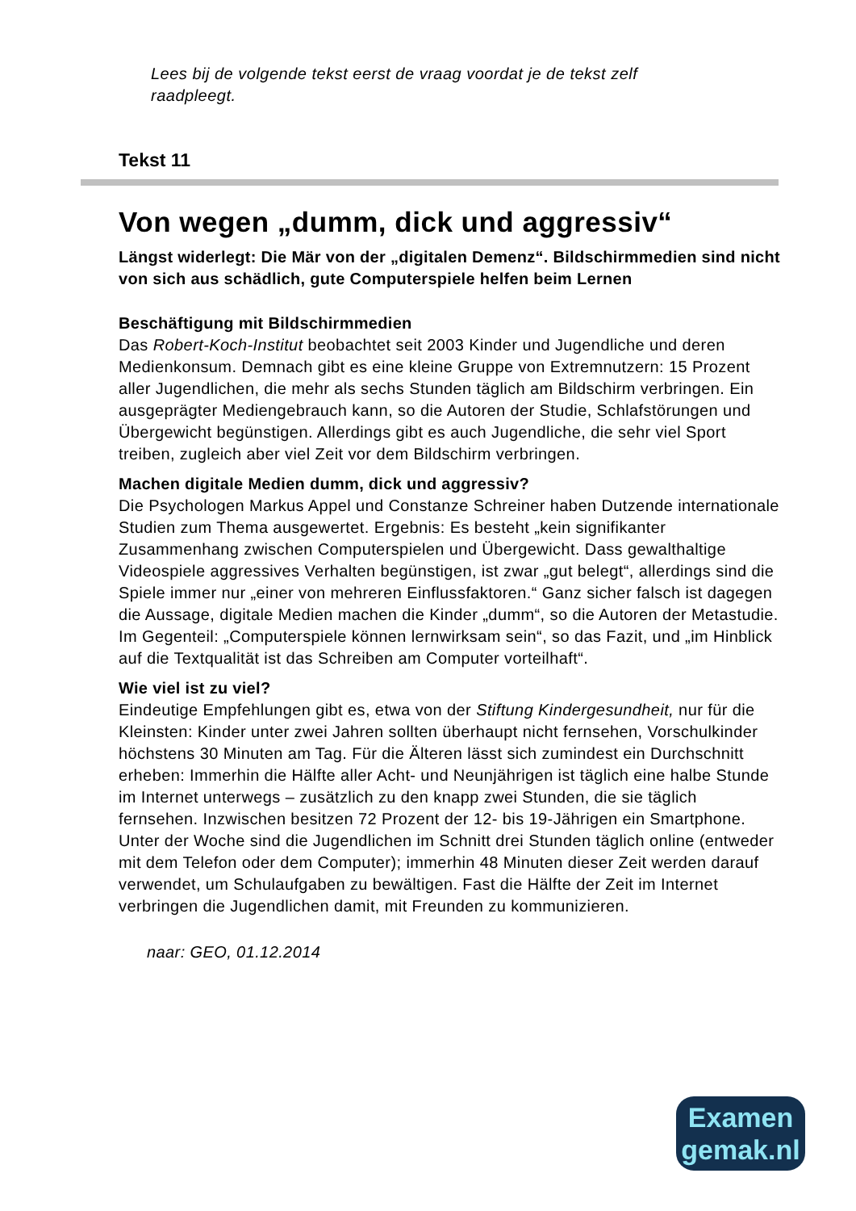Lees bij de volgende tekst eerst de vraag voordat je de tekst zelf raadpleegt.
Tekst 11
Von wegen „dumm, dick und aggressiv“
Längst widerlegt: Die Mär von der „digitalen Demenz“. Bildschirmmedien sind nicht von sich aus schädlich, gute Computerspiele helfen beim Lernen
Beschäftigung mit Bildschirmmedien
Das Robert-Koch-Institut beobachtet seit 2003 Kinder und Jugendliche und deren Medienkonsum. Demnach gibt es eine kleine Gruppe von Extremnutzern: 15 Prozent aller Jugendlichen, die mehr als sechs Stunden täglich am Bildschirm verbringen. Ein ausgeprägter Mediengebrauch kann, so die Autoren der Studie, Schlafstörungen und Übergewicht begünstigen. Allerdings gibt es auch Jugendliche, die sehr viel Sport treiben, zugleich aber viel Zeit vor dem Bildschirm verbringen.
Machen digitale Medien dumm, dick und aggressiv?
Die Psychologen Markus Appel und Constanze Schreiner haben Dutzende internationale Studien zum Thema ausgewertet. Ergebnis: Es besteht „kein signifikanter Zusammenhang zwischen Computerspielen und Übergewicht. Dass gewalthaltige Videospiele aggressives Verhalten begünstigen, ist zwar „gut belegt“, allerdings sind die Spiele immer nur „einer von mehreren Einflussfaktoren.“ Ganz sicher falsch ist dagegen die Aussage, digitale Medien machen die Kinder „dumm“, so die Autoren der Metastudie. Im Gegenteil: „Computerspiele können lernwirksam sein“, so das Fazit, und „im Hinblick auf die Textqualität ist das Schreiben am Computer vorteilhaft“.
Wie viel ist zu viel?
Eindeutige Empfehlungen gibt es, etwa von der Stiftung Kindergesundheit, nur für die Kleinsten: Kinder unter zwei Jahren sollten überhaupt nicht fernsehen, Vorschulkinder höchstens 30 Minuten am Tag. Für die Älteren lässt sich zumindest ein Durchschnitt erheben: Immerhin die Hälfte aller Acht- und Neunjährigen ist täglich eine halbe Stunde im Internet unterwegs – zusätzlich zu den knapp zwei Stunden, die sie täglich fernsehen. Inzwischen besitzen 72 Prozent der 12- bis 19-Jährigen ein Smartphone. Unter der Woche sind die Jugendlichen im Schnitt drei Stunden täglich online (entweder mit dem Telefon oder dem Computer); immerhin 48 Minuten dieser Zeit werden darauf verwendet, um Schulaufgaben zu bewältigen. Fast die Hälfte der Zeit im Internet verbringen die Jugendlichen damit, mit Freunden zu kommunizieren.
naar: GEO, 01.12.2014
Examen
gemak.nl